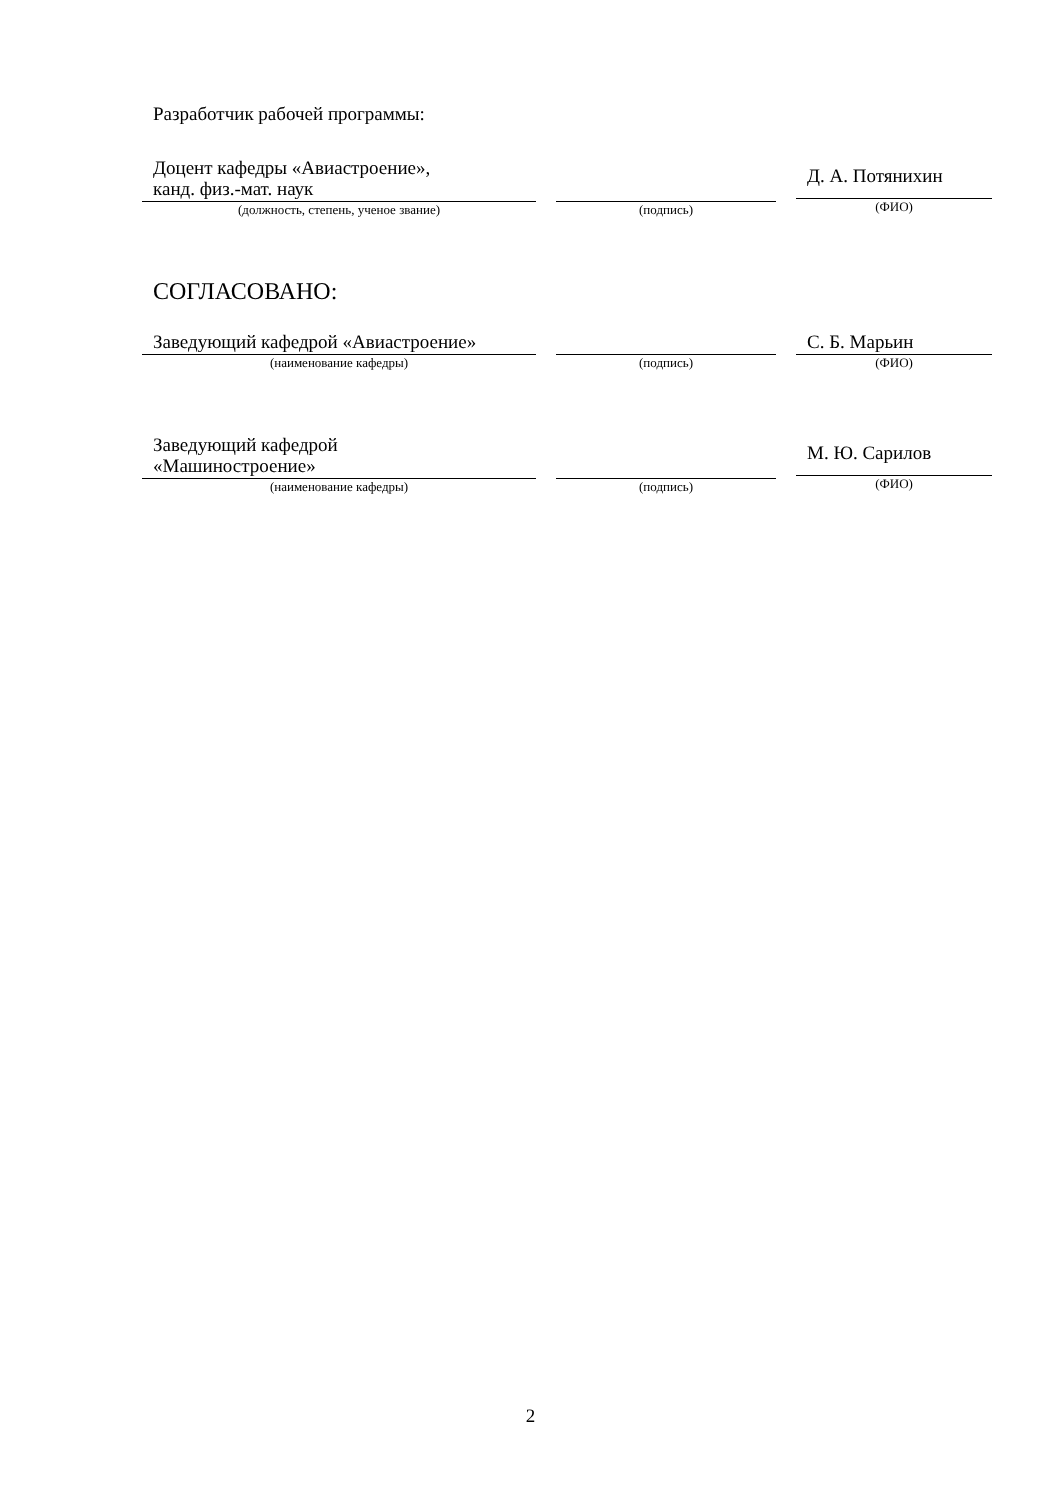Разработчик рабочей программы:
Доцент кафедры «Авиастроение»,
канд. физ.-мат. наук
(должность, степень, ученое звание)
(подпись)
Д. А. Потянихин
(ФИО)
СОГЛАСОВАНО:
Заведующий кафедрой «Авиастроение»
(наименование кафедры)
(подпись)
С. Б. Марьин
(ФИО)
Заведующий кафедрой
«Машиностроение»
(наименование кафедры)
(подпись)
М. Ю. Сарилов
(ФИО)
2